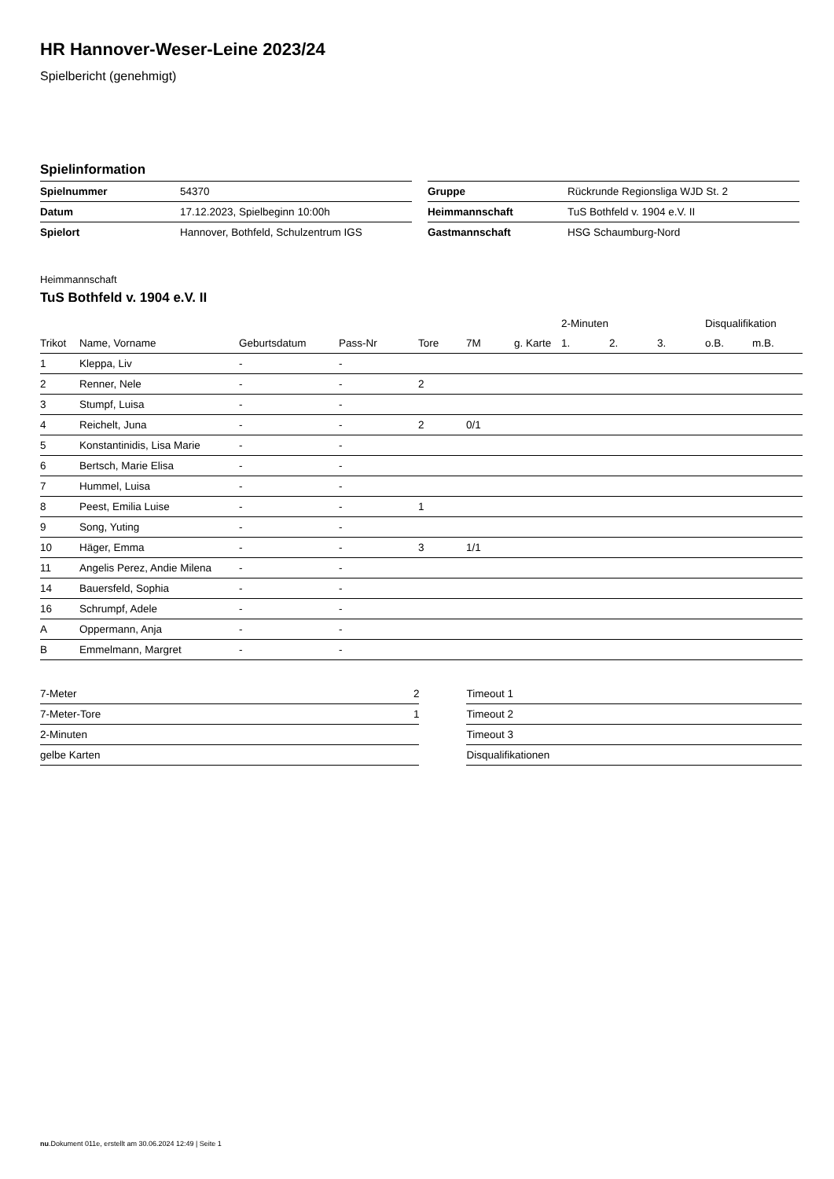HR Hannover-Weser-Leine 2023/24
Spielbericht (genehmigt)
Spielinformation
| Spielnummer | 54370 |
| Datum | 17.12.2023, Spielbeginn 10:00h |
| Spielort | Hannover, Bothfeld, Schulzentrum IGS |
| Gruppe | Rückrunde Regionsliga WJD St. 2 |
| Heimmannschaft | TuS Bothfeld v. 1904 e.V. II |
| Gastmannschaft | HSG Schaumburg-Nord |
Heimmannschaft
TuS Bothfeld v. 1904 e.V. II
| | | | | | | | 2-Minuten | | | Disqualifikation | |
| --- | --- | --- | --- | --- | --- | --- | --- | --- | --- | --- | --- |
| Trikot | Name, Vorname | Geburtsdatum | Pass-Nr | Tore | 7M | g. Karte | 1. | 2. | 3. | o.B. | m.B. |
| 1 | Kleppa, Liv | - | - | | | | | | | | |
| 2 | Renner, Nele | - | - | 2 | | | | | | | |
| 3 | Stumpf, Luisa | - | - | | | | | | | | |
| 4 | Reichelt, Juna | - | - | 2 | 0/1 | | | | | | |
| 5 | Konstantinidis, Lisa Marie | - | - | | | | | | | | |
| 6 | Bertsch, Marie Elisa | - | - | | | | | | | | |
| 7 | Hummel, Luisa | - | - | | | | | | | | |
| 8 | Peest, Emilia Luise | - | - | 1 | | | | | | | |
| 9 | Song, Yuting | - | - | | | | | | | | |
| 10 | Häger, Emma | - | - | 3 | 1/1 | | | | | | |
| 11 | Angelis Perez, Andie Milena | - | - | | | | | | | | |
| 14 | Bauersfeld, Sophia | - | - | | | | | | | | |
| 16 | Schrumpf, Adele | - | - | | | | | | | | |
| A | Oppermann, Anja | - | - | | | | | | | | |
| B | Emmelmann, Margret | - | - | | | | | | | | |
| 7-Meter | 2 |
| 7-Meter-Tore | 1 |
| 2-Minuten | |
| gelbe Karten | |
| Timeout 1 |
| Timeout 2 |
| Timeout 3 |
| Disqualifikationen |
nu.Dokument 011e, erstellt am 30.06.2024 12:49 | Seite 1